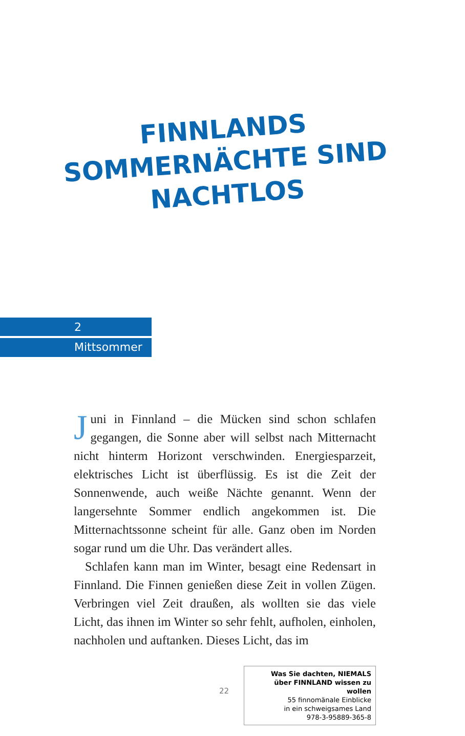FINNLANDS
SOMMERNÄCHTE SIND
NACHTLOS
2
Mittsommer
Juni in Finnland – die Mücken sind schon schlafen gegangen, die Sonne aber will selbst nach Mitternacht nicht hinterm Horizont verschwinden. Energiesparzeit, elektrisches Licht ist überflüssig. Es ist die Zeit der Sonnenwende, auch weiße Nächte genannt. Wenn der langersehnte Sommer endlich angekommen ist. Die Mitternachtssonne scheint für alle. Ganz oben im Norden sogar rund um die Uhr. Das verändert alles.
Schlafen kann man im Winter, besagt eine Redensart in Finnland. Die Finnen genießen diese Zeit in vollen Zügen. Verbringen viel Zeit draußen, als wollten sie das viele Licht, das ihnen im Winter so sehr fehlt, aufholen, einholen, nachholen und auftanken. Dieses Licht, das im
22
Was Sie dachten, NIEMALS
über FINNLAND wissen zu wollen
55 finnomänale Einblicke
in ein schweigsames Land
978-3-95889-365-8